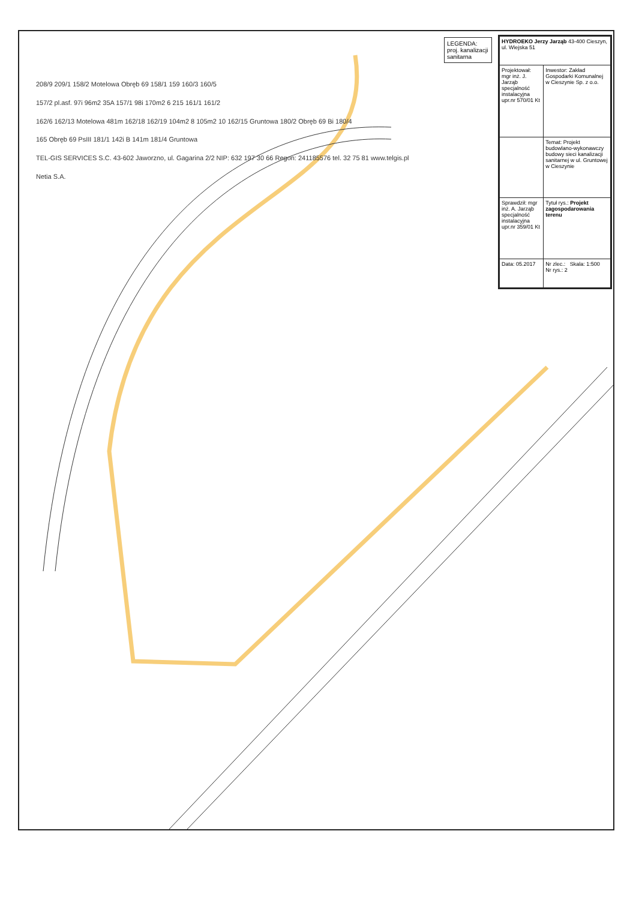LEGENDA: proj. kanalizacji sanitarna
208/9 209/1 158/2 Motelowa Obręb 69 158/1 159 160/3 160/5
157/2 pl.asf. 97i 96m2 35A 157/1 98i 170m2 6 215 161/1 161/2
162/6 162/13 Motelowa 481m 162/18 162/19 104m2 8 105m2 10 162/15 Gruntowa 180/2 Obręb 69 Bi 180/4
165 Obręb 69 PsIII 181/1 142i B 141m 181/4 Gruntowa
TEL-GIS SERVICES S.C. 43-602 Jaworzno, ul. Gagarina 2/2 NIP: 632 197 30 66 Regon: 241185576 tel. 32 75 81 www.telgis.pl
Netia S.A.
| HYDROEKO Jerzy Jarząb 43-400 Cieszyn, ul. Wiejska 51 | |
| Projektował: mgr inż. J. Jarząb specjalność instalacyjna upr.nr 570/01 Kt | Inwestor: Zakład Gospodarki Komunalnej w Cieszynie Sp. z o.o. |
| | Temat: Projekt budowlano-wykonawczy budowy sieci kanalizacji sanitarnej w ul. Gruntowej w Cieszynie |
| Sprawdził: mgr inż. A. Jarząb specjalność instalacyjna upr.nr 359/01 Kt | Tytuł rys.: Projekt zagospodarowania terenu |
| Data: 05.2017 | Nr zlec.: Skala: 1:500 Nr rys.: 2 |